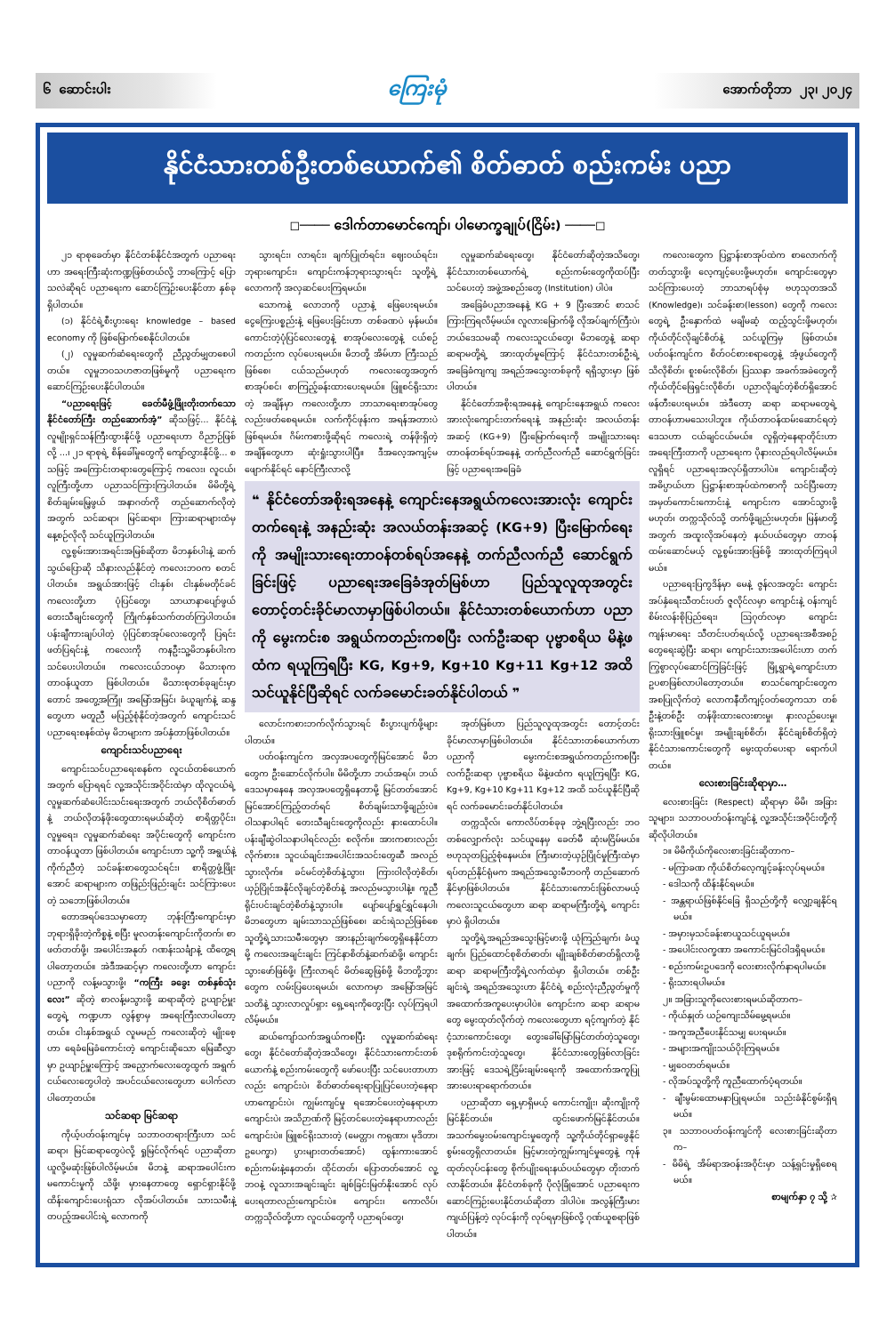၆ ဆောင်းပါး ကြေးမုံ အောက်တိုဘာ ၂၃၊ ၂၀၂၄
နိုင်ငံသားတစ်ဦးတစ်ယောက်၏ စိတ်ဓာတ် စည်းကမ်း ပညာ
◻──── ဒေါက်တာမောင်ကျော်၊ ပါမောက္ခချုပ်(ငြိမ်း) ────◻
၂၁ ရာစုခေတ်မှာ နိုင်ငံတစ်နိုင်ငံအတွက် ပညာရေးဟာ အရေးကြီးဆုံးကဏ္ဍဖြစ်တယ်လို့ ဘာကြောင့် ပြောသလဲဆိုရင် ပညာရေးက ဆောင်ကြဉ်းပေးနိုင်တာ နှစ်ခုရှိပါတယ်။
(၁) နိုင်ငံရဲ့စီးပွားရေး knowledge – based economy ကို ဖြစ်မြောက်စေနိုင်ပါတယ်။
(၂) လူမှုဆက်ဆံရေးတွေကို ညီညွတ်မျှတစေပါတယ်။ လူမှုဘဝသဟဇာတဖြစ်မှုကို ပညာရေးက ဆောင်ကြဉ်းပေးနိုင်ပါတယ်။
“ပညာရေးဖြင့် ခေတ်မီဖွံ့ဖြိုးတိုးတက်သော နိုင်ငံတော်ကြီး တည်ဆောက်အံ့” ဆိုသဖြင့်… နိုင်ငံနဲ့ လူမျိုးရှင်သန်ကြီးထွားနိုင်ဖို့ ပညာရေးဟာ ဝိညာဉ်ဖြစ်လို့ …၊ ၂၁ ရာစုရဲ့ စိန်ခေါ်မှုတွေကို ကျော်လွှားနိုင်ဖို့… စသဖြင့် အကြောင်းတရားတွေကြောင့် ကလေး၊ လူငယ်၊ လူကြီးတို့ဟာ ပညာသင်ကြားကြပါတယ်။ မိမိတို့ရဲ့ စိတ်ချမ်းမြေ့ဖွယ် အနာဂတ်ကို တည်ဆောက်လိုတဲ့အတွက် သင်ဆရာ၊ မြင်ဆရာ၊ ကြားဆရာများထံမှ နေ့စဉ်လိုလို သင်ယူကြပါတယ်။
လူ့စွမ်းအားအရင်းအမြစ်ဆိုတာ မိဘနှစ်ပါးနဲ့ ဆက်သွယ်ပြောဆို သိနားလည်နိုင်တဲ့ ကလေးဘဝက စတင်ပါတယ်။ အရွယ်အားဖြင့် ငါးနှစ်၊ ငါးနှစ်မတိုင်ခင် ကလေးတို့ဟာ ပုံပြင်တွေ၊ သာယာနာပျော်ဖွယ် တေးသီချင်းတွေကို ကြိုက်နှစ်သက်တတ်ကြပါတယ်။ ပန်းချီကားချပ်ပါတဲ့ ပုံပြင်စာအုပ်လေးတွေကို ပြရင်းဖတ်ပြရင်းနဲ့ ကလေးကို ကနဦးသူ့မိဘနှစ်ပါးက သင်ပေးပါတယ်။ ကလေးငယ်ဘဝမှာ မိသားစုက တာဝန်ယူတာ ဖြစ်ပါတယ်။ မိသားစုတစ်ခုချင်းမှာတောင် အတွေ့အကြုံ၊ အမြော်အမြင်၊ ခံယူချက်နဲ့ ဆန္ဒတွေဟာ မတူညီ မပြည့်စုံနိုင်တဲ့အတွက် ကျောင်းသင်ပညာရေးစနစ်ထဲမှ မိဘများက အပ်နှံတာဖြစ်ပါတယ်။
ကျောင်းသင်ပညာရေး
ကျောင်းသင်ပညာရေးစနစ်က လူငယ်တစ်ယောက်အတွက် ပြောရရင် လူ့အသိုင်းအဝိုင်းထဲမှာ ထိုလူငယ်ရဲ့ လူမှုဆက်ဆံပေါင်းသင်းရေးအတွက် ဘယ်လိုစိတ်ဓာတ်နဲ့ ဘယ်လိုတန်ဖိုးတွေထားရမယ်ဆိုတဲ့ စာရိတ္တပိုင်း၊ လူမှုရေး၊ လူမှုဆက်ဆံရေး အပိုင်းတွေကို ကျောင်းက တာဝန်ယူတာ ဖြစ်ပါတယ်။ ကျောင်းဟာ သူ့ကို အရွယ်နဲ့ကိုက်ညီတဲ့ သင်ခန်းစာတွေသင်ရင်း၊ စာရိတ္တဖွံ့ဖြိုးအောင် ဆရာများက တဖြည်းဖြည်းချင်း သင်ကြားပေးတဲ့ သဘောဖြစ်ပါတယ်။
တောအရပ်ဒေသမှာတော့ ဘုန်းကြီးကျောင်းမှာ ဘုရားရှိခိုးတဲ့ကိစ္စနဲ့ စပြီး မူလတန်းကျောင်းကိုတက်၊ စာဖတ်တတ်ဖို့၊ အပေါင်းအနုတ် ဂဏန်းသင်္ချာနဲ့ ထိတွေ့ရပါတော့တယ်။ အဲဒီအဆင့်မှာ ကလေးတို့ဟာ ကျောင်းပညာကို လန့်မသွားဖို့၊ “ကကြီး ခခွေး တစ်နှစ်သုံးလေး” ဆိုတဲ့ စာလန့်မသွားဖို့ ဆရာဆိုတဲ့ ဥယျာဉ်မှူးတွေရဲ့ ကဏ္ဍဟာ လွန်စွာမှ အရေးကြီးလာပါတော့တယ်။ ငါးနှစ်အရွယ် လူမမည် ကလေးဆိုတဲ့ မျိုးစေ့ဟာ ရေခံမြေခံကောင်းတဲ့ ကျောင်းဆိုသော မြေဆီလွှာမှာ ဥယျာဉ်မှူးကြောင့် အညှောက်လေးတွေထွက် အရွက်ငယ်လေးတွေပါတဲ့ အပင်ငယ်လေးတွေဟာ ပေါက်လာပါတော့တယ်။
သင်ဆရာ မြင်ဆရာ
ကိုယ့်ပတ်ဝန်းကျင်မှ သဘာဝတရားကြီးဟာ သင်ဆရာ၊ မြင်ဆရာတွေပဲလို့ ရှုမြင်လိုက်ရင် ပညာဆိုတာ ယူလို့မဆုံးဖြစ်ပါလိမ့်မယ်။ မိဘနဲ့ ဆရာအပေါင်းက မကောင်းမှုကို သိဖို့၊ မှားနေတာတွေ ရှောင်ရှားနိုင်ဖို့ ထိန်းကျောင်းပေးရုံသာ လိုအပ်ပါတယ်။ သားသမီးနဲ့ တပည့်အပေါင်းရဲ့ လောကကို
သွားရင်း၊ လာရင်း၊ ချက်ပြုတ်ရင်း၊ ဈေးဝယ်ရင်း၊ ဘုရားကျောင်း၊ ကျောင်းကန်ဘုရားသွားရင်း သူတို့ရဲ့လောကကို အလှဆင်ပေးကြရမယ်။
သောကနဲ့ လောဘကို ပညာနဲ့ ဖြေပေးရမယ်။ ငွေကြေးပစ္စည်းနဲ့ ဖြေပေးခြင်းဟာ တစ်ခဏပဲ မှန်မယ်။ ကောင်းတဲ့ပုံပြင်လေးတွေနဲ့ စာအုပ်လေးတွေနဲ့ ငယ်စဉ်ကတည်းက လုပ်ပေးရမယ်။ မိဘတို့ အိမ်ဟာ ကြီးသည်ဖြစ်စေ၊ ငယ်သည်မဟုတ် ကလေးတွေအတွက် စာအုပ်စင်၊ စာကြည့်ခန်းထားပေးရမယ်။ ဖြူစင်ရိုးသားတဲ့ အချိန်မှာ ကလေးတို့ဟာ ဘာသာရေးစာအုပ်တွေလည်းဖတ်စေရမယ်။ လက်ကိုင်ဖုန်းက အရန်အတားပဲဖြစ်ရမယ်။ ဂိမ်းကစားဖို့ဆိုရင် ကလေးရဲ့ တန်ဖိုးရှိတဲ့အချိန်တွေဟာ ဆုံးရှုံးသွားပါပြီ။ ဒီအလေ့အကျင့်မဖျောက်နိုင်ရင် နောင်ကြီးလာလို့
လူမှုဆက်ဆံရေးတွေ၊ နိုင်ငံတော်ဆိုတဲ့အသိတွေ၊ နိုင်ငံသားတစ်ယောက်ရဲ့ စည်းကမ်းတွေကိုထပ်ပြီး သင်ပေးတဲ့ အဖွဲ့အစည်းတွေ (Institution) ပါပဲ။
အခြေခံပညာအနေနဲ့ KG + 9 ပြီးအောင် စာသင်ကြားကြရလိမ့်မယ်။ လူလားမြောက်ဖို့ လိုအပ်ချက်ကြီးပဲ၊ ဘယ်ဒေသမဆို ကလေးသူငယ်တွေ၊ မိဘတွေနဲ့ ဆရာ ဆရာမတို့ရဲ့ အားထုတ်မှုကြောင့် နိုင်ငံသားတစ်ဦးရဲ့ အခြေခံကျကျ အရည်အသွေးတစ်ခုကို ရရှိသွားမှာ ဖြစ်ပါတယ်။
နိုင်ငံတော်အစိုးရအနေနဲ့ ကျောင်းနေအရွယ် ကလေးအားလုံးကျောင်းတက်ရေးနဲ့ အနည်းဆုံး အလယ်တန်းအဆင့် (KG+9) ပြီးမြောက်ရေးကို အမျိုးသားရေးတာဝန်တစ်ရပ်အနေနဲ့ တက်ညီလက်ညီ ဆောင်ရွက်ခြင်းဖြင့် ပညာရေးအခြေခံ
❝ နိုင်ငံတော်အစိုးရအနေနဲ့ ကျောင်းနေအရွယ်ကလေးအားလုံး ကျောင်းတက်ရေးနဲ့ အနည်းဆုံး အလယ်တန်းအဆင့် (KG+9) ပြီးမြောက်ရေးကို အမျိုးသားရေးတာဝန်တစ်ရပ်အနေနဲ့ တက်ညီလက်ညီ ဆောင်ရွက်ခြင်းဖြင့် ပညာရေးအခြေခံအုတ်မြစ်ဟာ ပြည်သူလူထုအတွင်း တောင့်တင်းခိုင်မာလာမှာဖြစ်ပါတယ်။ နိုင်ငံသားတစ်ယောက်ဟာ ပညာကို မွေးကင်းစ အရွယ်ကတည်းကစပြီး လက်ဦးဆရာ ပုဗ္ဗာစရိယ မိနဲ့ဖထံက ရယူကြရပြီး KG, Kg+9, Kg+10 Kg+11 Kg+12 အထိ သင်ယူနိုင်ပြီဆိုရင် လက်ခမောင်းခတ်နိုင်ပါတယ် ❞
လောင်းကစားဘက်လိုက်သွားရင် စီးပွားပျက်ဖို့များပါတယ်။
ပတ်ဝန်းကျင်က အလှအပတွေကိုမြင်အောင် မိဘတွေက ဦးဆောင်လိုက်ပါ။ မိမိတို့ဟာ ဘယ်အရပ်၊ ဘယ်ဒေသမှာနေနေ အလှအပတွေရှိနေတာမို့ မြင်တတ်အောင် မြင်အောင်ကြည့်တတ်ရင် စိတ်ချမ်းသာဖို့ချည်းပဲ။ ဝါသနာပါရင် တေးသီချင်းတွေကိုလည်း နားထောင်ပါ။ ပန်းချီဆွဲဝါသနာပါရင်လည်း စလိုက်။ အားကစားလည်း လိုက်စား။ သူငယ်ချင်းအပေါင်းအသင်းတွေဆီ အလည်သွားလိုက်။ ခင်မင်တဲ့စိတ်နဲ့သွား၊ ကြားဝါလိုတဲ့စိတ်၊ ယှဉ်ပြိုင်အနိုင်လိုချင်တဲ့စိတ်နဲ့ အလည်မသွားပါနဲ့။ ကူညီရိုင်းပင်းချင်တဲ့စိတ်နဲ့သွားပါ။ ပျော်ပျော်ရွှင်ရွှင်နေပါ၊ မိဘတွေဟာ ချမ်းသာသည်ဖြစ်စေ၊ ဆင်းရဲသည်ဖြစ်စေ သူတို့ရဲ့သားသမီးတွေမှာ အားနည်းချက်တွေရှိနေနိုင်တာမို့ ကလေးအချင်းချင်း ကြင်နာစိတ်နဲ့ဆက်ဆံဖို့၊ ကျောင်းသွားဖော်ဖြစ်ဖို့၊ ကြီးလာရင် မိတ်ဆွေဖြစ်ဖို့ မိဘတို့ဘွားတွေက လမ်းပြပေးရမယ်၊ လောကမှာ အမြော်အမြင်သတိနဲ့ သွားလာလှုပ်ရှား ရှေ့ရေးကိုတွေးပြီး လုပ်ကြရပါလိမ့်မယ်။
ဆယ်ကျော်သက်အရွယ်ကစပြီး လူမှုဆက်ဆံရေးတွေ၊ နိုင်ငံတော်ဆိုတဲ့အသိတွေ၊ နိုင်ငံသားကောင်းတစ်ယောက်နဲ့ စည်းကမ်းတွေကို ဖော်ပေးပြီး သင်ပေးတာဟာလည်း ကျောင်းပဲ၊ စိတ်ဓာတ်ရေးရာပြုပြင်ပေးတဲ့နေရာဟာကျောင်းပဲ၊ ကျွမ်းကျင်မှု ရအောင်ပေးတဲ့နေရာဟာ ကျောင်းပဲ၊ အသိဉာဏ်ကို မြင့်တင်ပေးတဲ့နေရာဟာလည်း ကျောင်းပဲ။ ဖြူစင်ရိုးသားတဲ့ (မေတ္တာ၊ ကရုဏာ၊ မုဒိတာ၊ ဥပေက္ခာ) ပွားများတတ်အောင်) ထွန်းကားအောင် စည်းကမ်းနဲ့နေတတ်၊ ထိုင်တတ်၊ ပြောတတ်အောင် လူ့ဘဝနဲ့ လူသားအချင်းချင်း ချစ်ခြင်းမြတ်နိုးအောင် လုပ်ပေးရတာလည်းကျောင်းပဲ။ ကျောင်း၊ ကောလိပ်၊ တက္ကသိုလ်တို့ဟာ လူငယ်တွေကို ပညာရပ်တွေ၊
အုတ်မြစ်ဟာ ပြည်သူလူထုအတွင်း တောင့်တင်းခိုင်မာလာမှာဖြစ်ပါတယ်။ နိုင်ငံသားတစ်ယောက်ဟာ ပညာကို မွေးကင်းစအရွယ်ကတည်းကစပြီး လက်ဦးဆရာ ပုဗ္ဗာစရိယ မိနဲ့ဖထံက ရယူကြရပြီး KG, Kg+9, Kg+10 Kg+11 Kg+12 အထိ သင်ယူနိုင်ပြီဆိုရင် လက်ခမောင်းခတ်နိုင်ပါတယ်။
တက္ကသိုလ်၊ ကောလိပ်တစ်ခုခု ဘွဲ့ရပြီးလည်း ဘဝတစ်လျှောက်လုံး သင်ယူနေမှ ခေတ်မီ ဆုံးမငြိမ်မယ်။ ဗဟုသုတပြည့်စုံနေမယ်။ ကြီးမားတဲ့ယှဉ်ပြိုင်မှုကြီးထဲမှာ ရပ်တည်နိုင်ရုံမက အရည်အသွေးမီဘဝကို တည်ဆောက်နိုင်မှာဖြစ်ပါတယ်။ နိုင်ငံသားကောင်းဖြစ်လာမယ့် ကလေးသူငယ်တွေဟာ ဆရာ ဆရာမကြီးတို့ရဲ့ ကျောင်းမှာပဲ ရှိပါတယ်။
သူတို့ရဲ့အရည်အသွေးမြင့်မားဖို့ ယုံကြည်ချက်၊ ခံယူချက်၊ ပြည်ထောင်စုစိတ်ဓာတ်၊ မျိုးချစ်စိတ်ဓာတ်ရှိလာဖို့ ဆရာ ဆရာမကြီးတို့ရဲ့လက်ထဲမှာ ရှိပါတယ်။ တစ်ဦးချင်းရဲ့ အရည်အသွေးဟာ နိုင်ငံရဲ့ စည်းလုံးညီညွတ်မှုကို အထောက်အကူပေးမှာပါပဲ။ ကျောင်းက ဆရာ ဆရာမတွေ မွေးထုတ်လိုက်တဲ့ ကလေးတွေဟာ ရင့်ကျက်တဲ့ နိုင်ငံ့သားကောင်းတွေ၊ တွေးခေါ်မြော်မြင်တတ်တဲ့သူတွေ၊ ဒုစရိုက်ကင်းတဲ့သူတွေ၊ နိုင်ငံသားတွေဖြစ်လာခြင်းအားဖြင့် ဒေသရဲ့ငြိမ်းချမ်းရေးကို အထောက်အကူပြုအားပေးရာရောက်တယ်။
ပညာဆိုတာ ရှေ့မှာရှိမယ့် ကောင်းကျိုး၊ ဆိုးကျိုးကို မြင်နိုင်တယ်။ ထွင်းဖောက်မြင်နိုင်တယ်။ အသက်မွေးဝမ်းကျောင်းမှုတွေကို သူ့ကိုယ်တိုင်ရှာဖွေနိုင်စွမ်းတွေရှိလာတယ်။ မြင့်မားတဲ့ကျွမ်းကျင်မှုတွေနဲ့ ကုန်ထုတ်လုပ်ငန်းတွေ စိုက်ပျိုးရေးနယ်ပယ်တွေမှာ တိုးတက်လာနိုင်တယ်။ နိုင်ငံတစ်ခုကို ပိုလုံခြုံအောင် ပညာရေးက ဆောင်ကြဉ်းပေးနိုင်တယ်ဆိုတာ ဒါပါပဲ။ အလွန်ကြီးမားကျယ်ပြန့်တဲ့ လုပ်ငန်းကို လုပ်ရမှာဖြစ်လို့ ဂုဏ်ယူစရာဖြစ်ပါတယ်။
ကလေးတွေက ပြဋ္ဌာန်းစာအုပ်ထဲက စာလောက်ကို တတ်သွားဖို့၊ လေ့ကျင့်ပေးဖို့မဟုတ်။ ကျောင်းတွေမှာ သင်ကြားပေးတဲ့ ဘာသာရပ်စုံမှ ဗဟုသုတအသိ (Knowledge)၊ သင်ခန်းစာ(lesson) တွေကို ကလေးတွေရဲ့ ဦးနှောက်ထဲ မချိမဆံ့ ထည့်သွင်းဖို့မဟုတ်၊ ကိုယ်တိုင်လိုချင်စိတ်နဲ့ သင်ယူကြမှ ဖြစ်တယ်။ ပတ်ဝန်းကျင်က စိတ်ဝင်စားစရာတွေနဲ့ အံ့ဖွယ်တွေကို သိလိုစိတ်၊ စူးစမ်းလိုစိတ်၊ ပြဿနာ အခက်အခဲတွေကို ကိုယ်တိုင်ဖြေရှင်းလိုစိတ်၊ ပညာလိုချင်တဲ့စိတ်ရှိအောင် ဖန်တီးပေးရမယ်။ အဲဒီတော့ ဆရာ ဆရာမတွေရဲ့ တာဝန်ဟာမသေးပါဘူး။ ကိုယ်တာဝန်ထမ်းဆောင်ရတဲ့ဒေသဟာ ငယ်ချင်ငယ်မယ်။ လူရှိတဲ့နေရာတိုင်းဟာ အရေးကြီးတာကို ပညာရေးက ပိုနားလည်ရပါလိမ့်မယ်။ လူရှိရင် ပညာရေးအလုပ်ရှိတာပါပဲ။ ကျောင်းဆိုတဲ့ အဓိပ္ပာယ်ဟာ ပြဋ္ဌာန်းစာအုပ်ထဲကစာကို သင်ပြီးတော့ အမှတ်ကောင်းကောင်းနဲ့ ကျောင်းက အောင်သွားဖို့မဟုတ်၊ တက္ကသိုလ်သို့ တက်ဖို့ချည်းမဟုတ်။ မြန်မာတို့အတွက် အထူးလိုအပ်နေတဲ့ နယ်ပယ်တွေမှာ တာဝန်ထမ်းဆောင်မယ့် လူ့စွမ်းအားဖြစ်ဖို့ အားထုတ်ကြရပါမယ်။
ပညာရေးပြကွဒိန်မှာ မေနဲ့ ဇွန်လအတွင်း ကျောင်းအပ်နှံရေးသီတင်းပတ် ဇူလိုင်လမှာ ကျောင်းနဲ့ ဝန်းကျင်စိမ်းလန်းစိုပြည်ရေး၊ ဩဂုတ်လမှာ ကျောင်းကျန်းမာရေး သီတင်းပတ်ရယ်လို့ ပညာရေးအစီအစဉ်တွေရေးဆွဲပြီး ဆရာ၊ ကျောင်းသားအပေါင်းဟာ တက်ကြွစွာလုပ်ဆောင်ကြခြင်းဖြင့် မြို့ရွာရဲ့ကျောင်းဟာ ဥပစာဖြစ်လာပါတော့တယ်။ စာသင်ကျောင်းတွေက အစပြုလိုက်တဲ့ လောကနီတိကျင့်ဝတ်တွေကသာ တစ်ဦးနဲ့တစ်ဦး တန်ဖိုးထားလေးစားမှု၊ နားလည်ပေးမှု၊ ရိုးသားဖြူစင်မှု၊ အမျိုးချစ်စိတ်၊ နိုင်ငံချစ်စိတ်ရှိတဲ့ နိုင်ငံသားကောင်းတွေကို မွေးထုတ်ပေးရာ ရောက်ပါတယ်။
လေးစားခြင်းဆိုရာမှာ…
လေးစားခြင်း (Respect) ဆိုရာမှာ မိမိ၊ အခြားသူများ၊ သဘာဝပတ်ဝန်းကျင်နဲ့ လူ့အသိုင်းအဝိုင်းတို့ကို ဆိုလိုပါတယ်။
၁။ မိမိကိုယ်ကိုလေးစားခြင်းဆိုတာက–
- မကြာခဏ ကိုယ်စိတ်လေ့ကျင့်ခန်းလုပ်ရမယ်။
- ဒေါသကို ထိန်းနိုင်ရမယ်။
- အန္တရာယ်ဖြစ်နိုင်ခြေ ရှိသည်တို့ကို လျှော့ချနိုင်ရမယ်။
- အမှားမှသင်ခန်းစာယူသင်ယူရမယ်။
- အပေါင်းလက္ခဏာ အကောင်းမြင်ဝါဒရှိရမယ်။
- စည်းကမ်းဥပဒေကို လေးစားလိုက်နာရပါမယ်။
- ရိုးသားရပါမယ်။
၂။ အခြားသူကိုလေးစားရမယ်ဆိုတာက–
- ကိုယ်နှုတ် ယဉ်ကျေးသိမ်မွေ့ရမယ်။
- အကူအညီပေးနိုင်သမျှ ပေးရမယ်။
- အများအကျိုးသယ်ပိုးကြရမယ်။
- မျှဝေတတ်ရမယ်။
- လိုအပ်သူတို့ကို ကူညီထောက်ပံ့ရတယ်။
- ချီးမွမ်းထောမနာပြုရမယ်။ သည်းခံနိုင်စွမ်းရှိရမယ်။
၃။ သဘာဝပတ်ဝန်းကျင်ကို လေးစားခြင်းဆိုတာက–
- မိမိရဲ့ အိမ်ရာအဝန်းအဝိုင်းမှာ သန့်ရှင်းမှုရှိစေရမယ်။
စာမျက်နှာ ၇ သို့ ✰